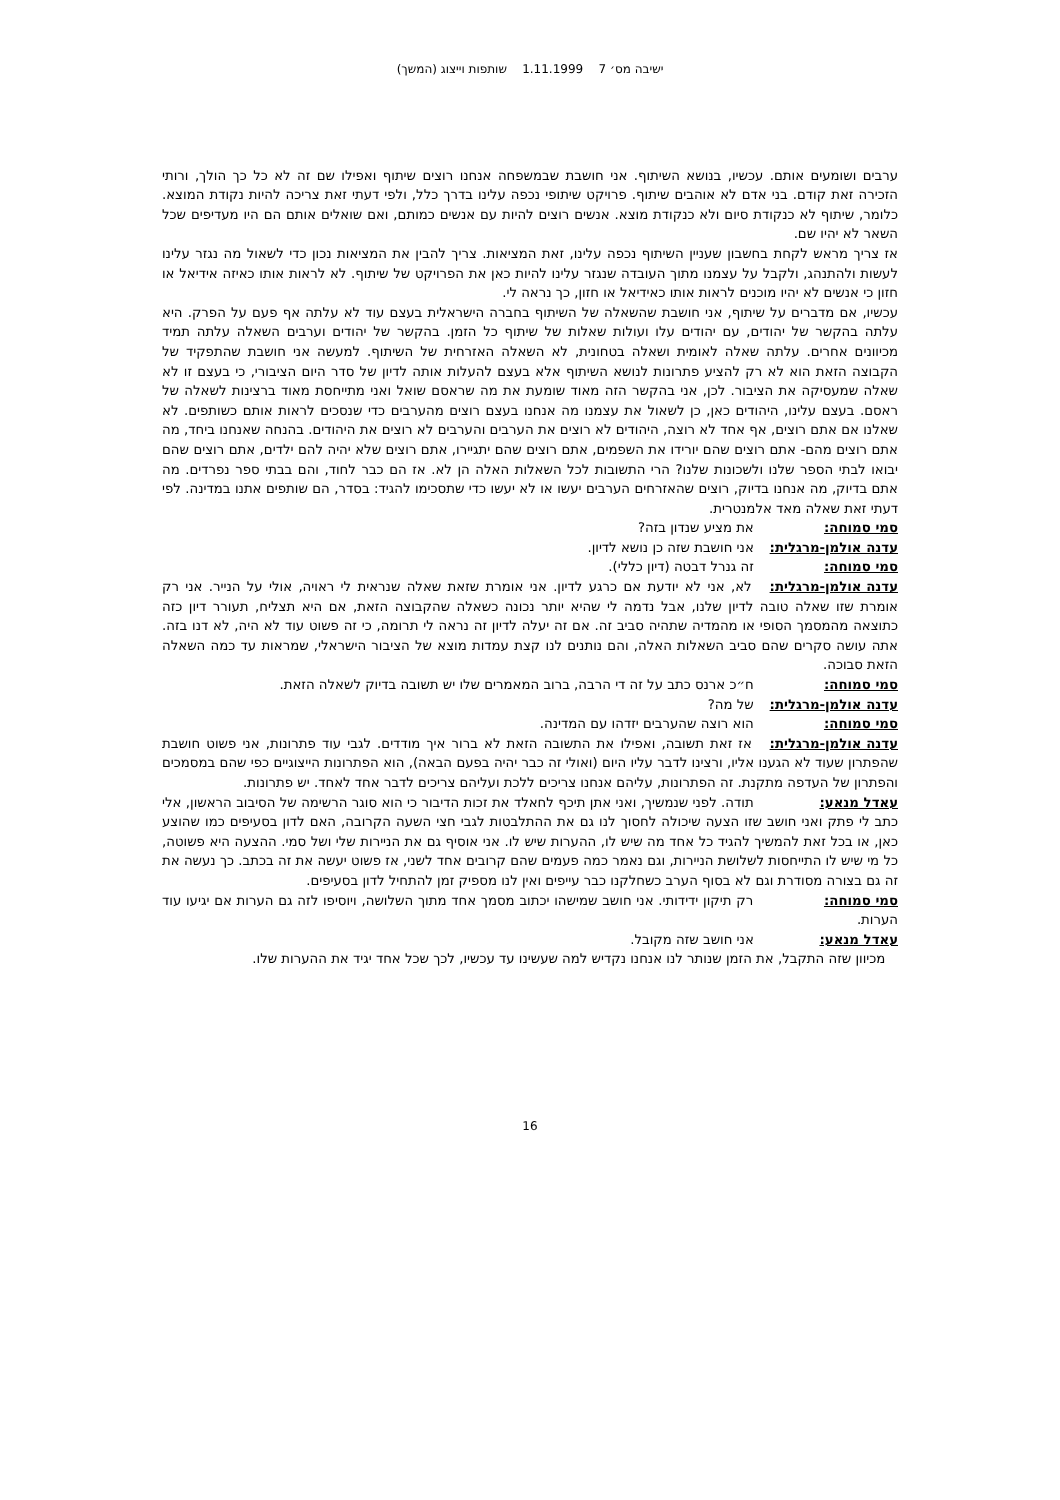ישיבה מס׳ 7 1.11.1999 שותפות וייצוג (המשך)
ערבים ושומעים אותם. עכשיו, בנושא השיתוף. אני חושבת שבמשפחה אנחנו רוצים שיתוף ואפילו שם זה לא כל כך הולך, ורותי הזכירה זאת קודם. בני אדם לא אוהבים שיתוף. פרויקט שיתופי נכפה עלינו בדרך כלל, ולפי דעתי זאת צריכה להיות נקודת המוצא. כלומר, שיתוף לא כנקודת סיום ולא כנקודת מוצא. אנשים רוצים להיות עם אנשים כמותם, ואם שואלים אותם הם היו מעדיפים שכל השאר לא יהיו שם.
אז צריך מראש לקחת בחשבון שעניין השיתוף נכפה עלינו, זאת המציאות. צריך להבין את המציאות נכון כדי לשאול מה נגזר עלינו לעשות ולהתנהג, ולקבל על עצמנו מתוך העובדה שנגזר עלינו להיות כאן את הפרויקט של שיתוף. לא לראות אותו כאיזה אידיאל או חזון כי אנשים לא יהיו מוכנים לראות אותו כאידיאל או חזון, כך נראה לי.
עכשיו, אם מדברים על שיתוף, אני חושבת שהשאלה של השיתוף בחברה הישראלית בעצם עוד לא עלתה אף פעם על הפרק. היא עלתה בהקשר של יהודים, עם יהודים עלו ועולות שאלות של שיתוף כל הזמן. בהקשר של יהודים וערבים השאלה עלתה תמיד מכיוונים אחרים. עלתה שאלה לאומית ושאלה בטחונית, לא השאלה האזרחית של השיתוף. למעשה אני חושבת שהתפקיד של הקבוצה הזאת הוא לא רק להציע פתרונות לנושא השיתוף אלא בעצם להעלות אותה לדיון של סדר היום הציבורי, כי בעצם זו לא שאלה שמעסיקה את הציבור. לכן, אני בהקשר הזה מאוד שומעת את מה שראסם שואל ואני מתייחסת מאוד ברצינות לשאלה של ראסם. בעצם עלינו, היהודים כאן, כן לשאול את עצמנו מה אנחנו בעצם רוצים מהערבים כדי שנסכים לראות אותם כשותפים. לא שאלנו אם אתם רוצים, אף אחד לא רוצה, היהודים לא רוצים את הערבים והערבים לא רוצים את היהודים. בהנחה שאנחנו ביחד, מה אתם רוצים מהם- אתם רוצים שהם יורידו את השפמים, אתם רוצים שהם יתגיירו, אתם רוצים שלא יהיה להם ילדים, אתם רוצים שהם יבואו לבתי הספר שלנו ולשכונות שלנו? הרי התשובות לכל השאלות האלה הן לא. אז הם כבר לחוד, והם בבתי ספר נפרדים. מה אתם בדיוק, מה אנחנו בדיוק, רוצים שהאזרחים הערבים יעשו או לא יעשו כדי שתסכימו להגיד: בסדר, הם שותפים אתנו במדינה. לפי דעתי זאת שאלה מאד אלמנטרית.
סמי סמוחה: את מציע שנדון בזה?
עדנה אולמן-מרגלית: אני חושבת שזה כן נושא לדיון.
סמי סמוחה: זה גנרל דבטה (דיון כללי).
עדנה אולמן-מרגלית: לא, אני לא יודעת אם כרגע לדיון. אני אומרת שזאת שאלה שנראית לי ראויה, אולי על הנייר. אני רק אומרת שזו שאלה טובה לדיון שלנו, אבל נדמה לי שהיא יותר נכונה כשאלה שהקבוצה הזאת, אם היא תצליח, תעורר דיון כזה כתוצאה מהמסמך הסופי או מהמדיה שתהיה סביב זה. אם זה יעלה לדיון זה נראה לי תרומה, כי זה פשוט עוד לא היה, לא דנו בזה. אתה עושה סקרים שהם סביב השאלות האלה, והם נותנים לנו קצת עמדות מוצא של הציבור הישראלי, שמראות עד כמה השאלה הזאת סבוכה.
סמי סמוחה: ח״כ ארנס כתב על זה די הרבה, ברוב המאמרים שלו יש תשובה בדיוק לשאלה הזאת.
עדנה אולמן-מרגלית: של מה?
סמי סמוחה: הוא רוצה שהערבים יזדהו עם המדינה.
עדנה אולמן-מרגלית: אז זאת תשובה, ואפילו את התשובה הזאת לא ברור איך מודדים. לגבי עוד פתרונות, אני פשוט חושבת שהפתרון שעוד לא הגענו אליו, ורצינו לדבר עליו היום (ואולי זה כבר יהיה בפעם הבאה), הוא הפתרונות הייצוגיים כפי שהם במסמכים והפתרון של העדפה מתקנת. זה הפתרונות, עליהם אנחנו צריכים ללכת ועליהם צריכים לדבר אחד לאחד. יש פתרונות.
עאדל מנאע: תודה. לפני שנמשיך, ואני אתן תיכף לחאלד את זכות הדיבור כי הוא סוגר הרשימה של הסיבוב הראשון, אלי כתב לי פתק ואני חושב שזו הצעה שיכולה לחסוך לנו גם את ההתלבטות לגבי חצי השעה הקרובה, האם לדון בסעיפים כמו שהוצע כאן, או בכל זאת להמשיך להגיד כל אחד מה שיש לו, ההערות שיש לו. אני אוסיף גם את הניירות שלי ושל סמי. ההצעה היא פשוטה, כל מי שיש לו התייחסות לשלושת הניירות, וגם נאמר כמה פעמים שהם קרובים אחד לשני, אז פשוט יעשה את זה בכתב. כך נעשה את זה גם בצורה מסודרת וגם לא בסוף הערב כשחלקנו כבר עייפים ואין לנו מספיק זמן להתחיל לדון בסעיפים.
סמי סמוחה: רק תיקון ידידותי. אני חושב שמישהו יכתוב מסמך אחד מתוך השלושה, ויוסיפו לזה גם הערות אם יגיעו עוד הערות.
עאדל מנאע: אני חושב שזה מקובל.
מכיוון שזה התקבל, את הזמן שנותר לנו אנחנו נקדיש למה שעשינו עד עכשיו, לכך שכל אחד יגיד את ההערות שלו.
16